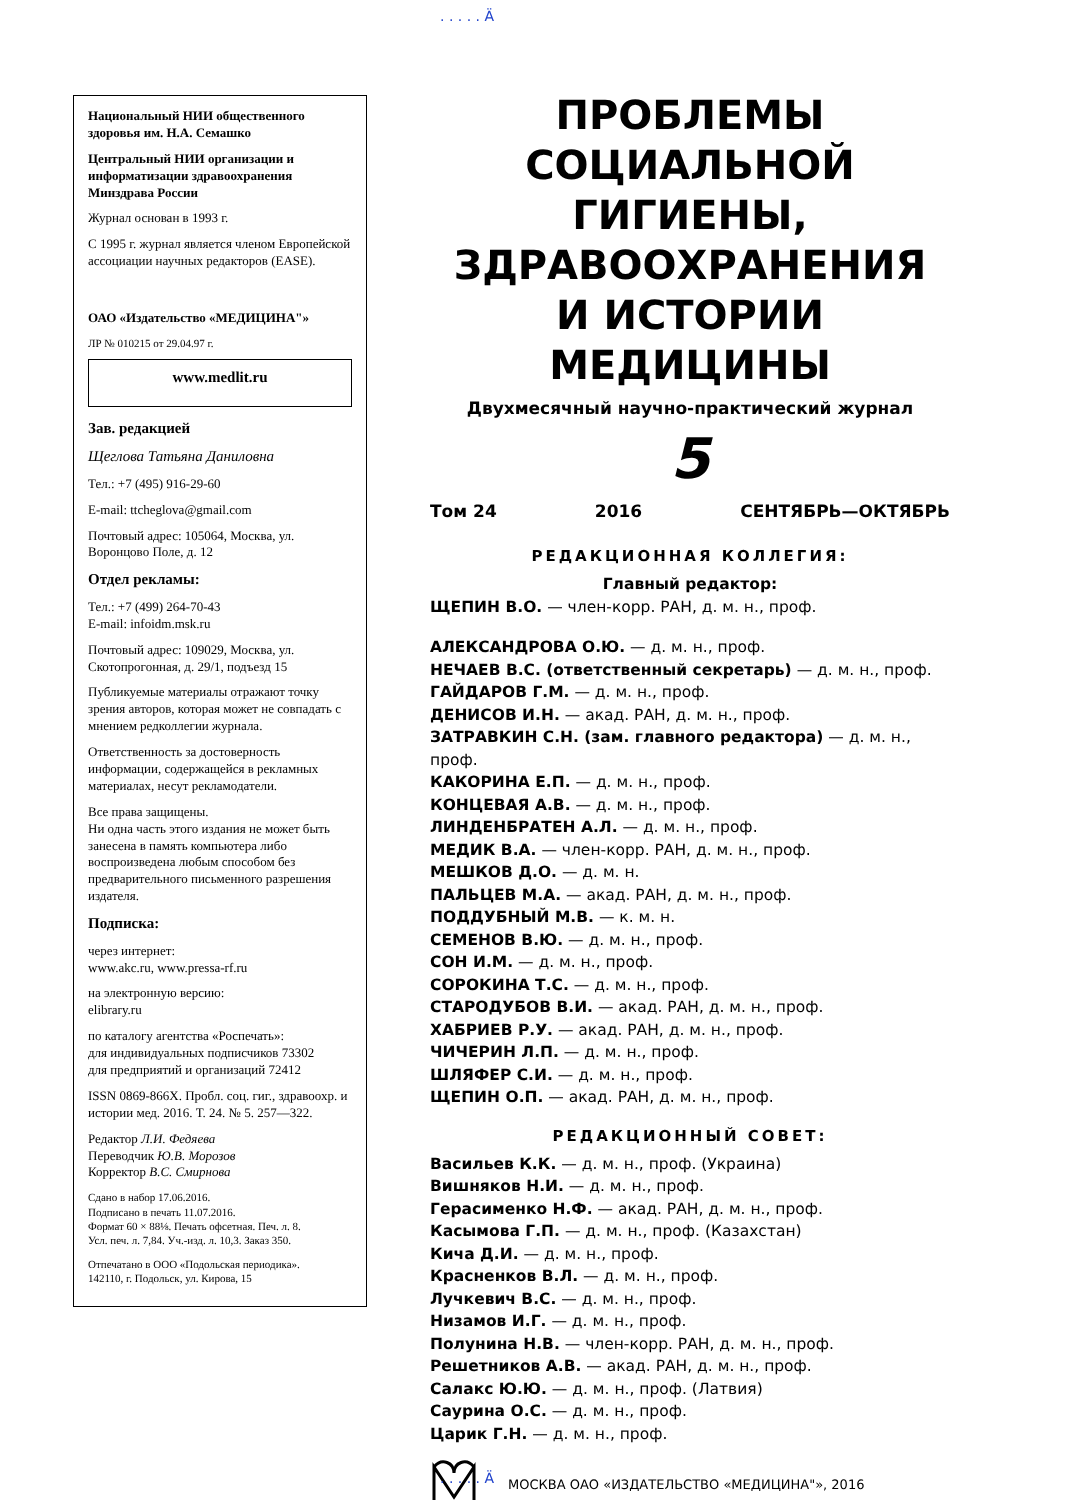. . . . . Ä
Национальный НИИ общественного здоровья им. Н.А. Семашко
Центральный НИИ организации и информатизации здравоохранения Минздрава России
Журнал основан в 1993 г.
С 1995 г. журнал является членом Европейской ассоциации научных редакторов (EASE).
ОАО «Издательство «МЕДИЦИНА"»
ЛР № 010215 от 29.04.97 г.
www.medlit.ru
Зав. редакцией
Щеглова Татьяна Даниловна
Тел.: +7 (495) 916-29-60
E-mail: ttcheglova@gmail.com
Почтовый адрес: 105064, Москва, ул. Воронцово Поле, д. 12
Отдел рекламы:
Тел.: +7 (499) 264-70-43
E-mail: infoidm.msk.ru
Почтовый адрес: 109029, Москва, ул. Скотопрогонная, д. 29/1, подъезд 15
Публикуемые материалы отражают точку зрения авторов, которая может не совпадать с мнением редколлегии журнала.
Ответственность за достоверность информации, содержащейся в рекламных материалах, несут рекламодатели.
Все права защищены.
Ни одна часть этого издания не может быть занесена в память компьютера либо воспроизведена любым способом без предварительного письменного разрешения издателя.
Подписка:
через интернет:
www.akc.ru, www.pressa-rf.ru
на электронную версию:
elibrary.ru
по каталогу агентства «Роспечать»:
для индивидуальных подписчиков 73302
для предприятий и организаций 72412
ISSN 0869-866X. Пробл. соц. гиг., здравоохр. и истории мед. 2016. Т. 24. № 5. 257—322.
Редактор Л.И. Федяева
Переводчик Ю.В. Морозов
Корректор В.С. Смирнова
Сдано в набор 17.06.2016.
Подписано в печать 11.07.2016.
Формат 60 × 88⅛. Печать офсетная. Печ. л. 8.
Усл. печ. л. 7,84. Уч.-изд. л. 10,3. Заказ 350.
Отпечатано в ООО «Подольская периодика».
142110, г. Подольск, ул. Кирова, 15
ПРОБЛЕМЫ
СОЦИАЛЬНОЙ ГИГИЕНЫ,
ЗДРАВООХРАНЕНИЯ
И ИСТОРИИ МЕДИЦИНЫ
Двухмесячный научно-практический журнал
5
Том 24 2016 СЕНТЯБРЬ—ОКТЯБРЬ
РЕДАКЦИОННАЯ КОЛЛЕГИЯ:
Главный редактор:
ЩЕПИН В.О. — член-корр. РАН, д. м. н., проф.
АЛЕКСАНДРОВА О.Ю. — д. м. н., проф.
НЕЧАЕВ В.С. (ответственный секретарь) — д. м. н., проф.
ГАЙДАРОВ Г.М. — д. м. н., проф.
ДЕНИСОВ И.Н. — акад. РАН, д. м. н., проф.
ЗАТРАВКИН С.Н. (зам. главного редактора) — д. м. н., проф.
КАКОРИНА Е.П. — д. м. н., проф.
КОНЦЕВАЯ А.В. — д. м. н., проф.
ЛИНДЕНБРАТЕН А.Л. — д. м. н., проф.
МЕДИК В.А. — член-корр. РАН, д. м. н., проф.
МЕШКОВ Д.О. — д. м. н.
ПАЛЬЦЕВ М.А. — акад. РАН, д. м. н., проф.
ПОДДУБНЫЙ М.В. — к. м. н.
СЕМЕНОВ В.Ю. — д. м. н., проф.
СОН И.М. — д. м. н., проф.
СОРОКИНА Т.С. — д. м. н., проф.
СТАРОДУБОВ В.И. — акад. РАН, д. м. н., проф.
ХАБРИЕВ Р.У. — акад. РАН, д. м. н., проф.
ЧИЧЕРИН Л.П. — д. м. н., проф.
ШЛЯФЕР С.И. — д. м. н., проф.
ЩЕПИН О.П. — акад. РАН, д. м. н., проф.
РЕДАКЦИОННЫЙ СОВЕТ:
Васильев К.К. — д. м. н., проф. (Украина)
Вишняков Н.И. — д. м. н., проф.
Герасименко Н.Ф. — акад. РАН, д. м. н., проф.
Касымова Г.П. — д. м. н., проф. (Казахстан)
Кича Д.И. — д. м. н., проф.
Красненков В.Л. — д. м. н., проф.
Лучкевич В.С. — д. м. н., проф.
Низамов И.Г. — д. м. н., проф.
Полунина Н.В. — член-корр. РАН, д. м. н., проф.
Решетников А.В. — акад. РАН, д. м. н., проф.
Салакс Ю.Ю. — д. м. н., проф. (Латвия)
Саурина О.С. — д. м. н., проф.
Царик Г.Н. — д. м. н., проф.
МОСКВА ОАО «ИЗДАТЕЛЬСТВО «МЕДИЦИНА"», 2016
. . . . . Ä